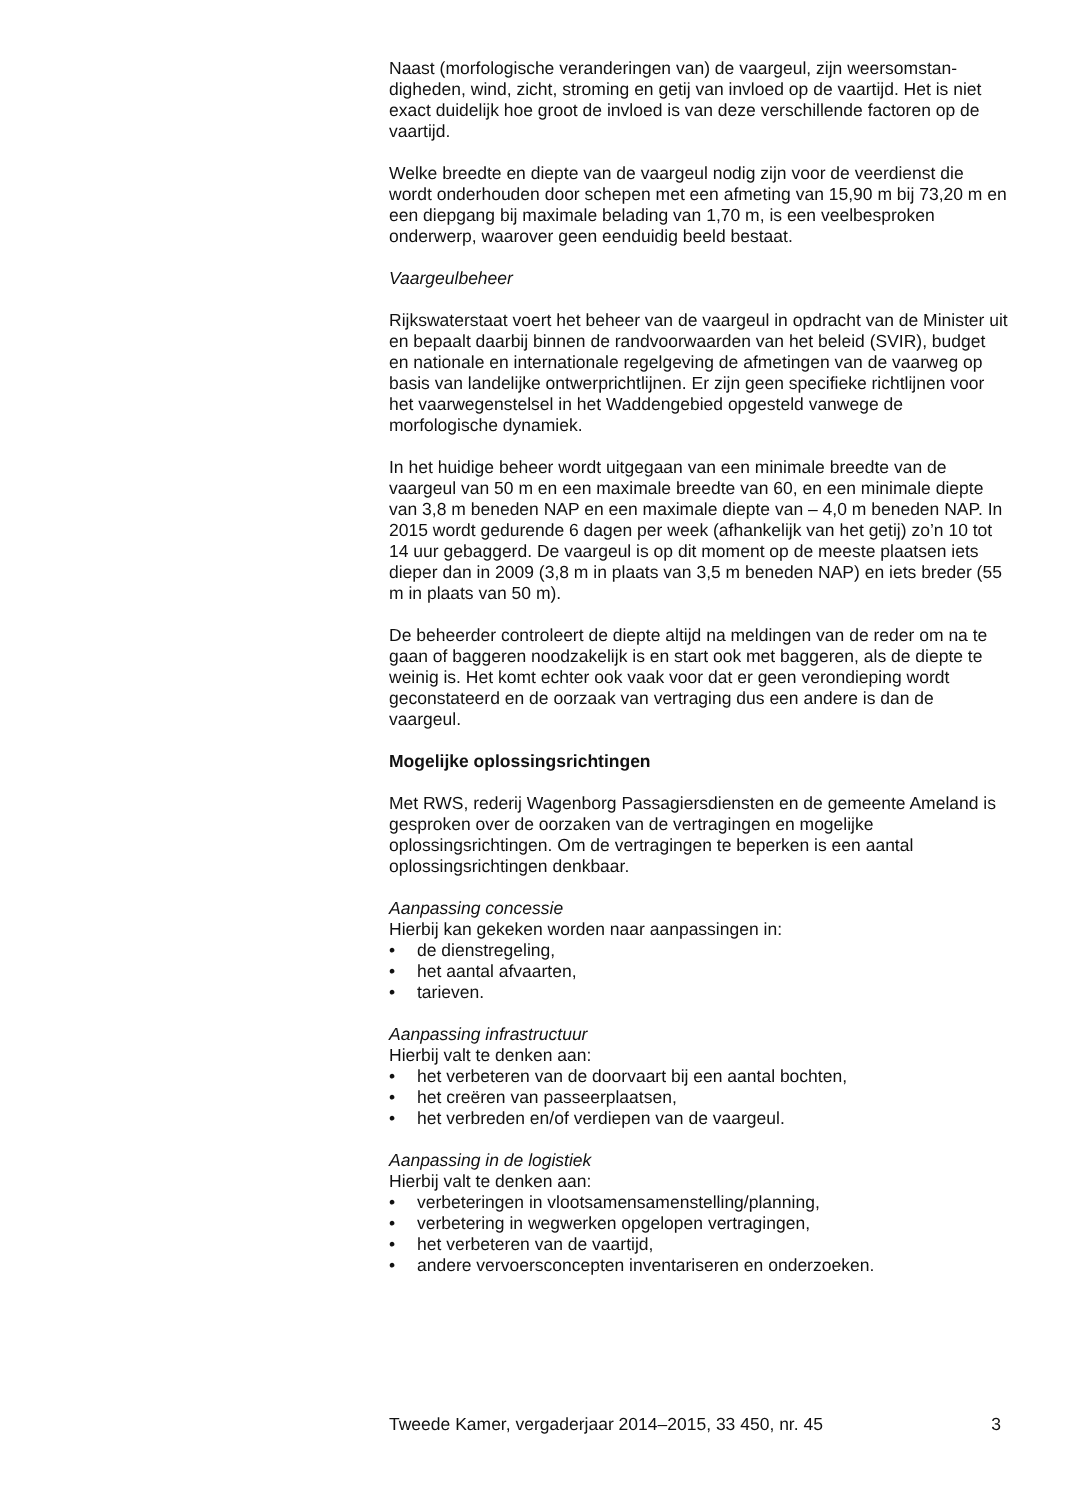Naast (morfologische veranderingen van) de vaargeul, zijn weersomstan­digheden, wind, zicht, stroming en getij van invloed op de vaartijd. Het is niet exact duidelijk hoe groot de invloed is van deze verschillende factoren op de vaartijd.
Welke breedte en diepte van de vaargeul nodig zijn voor de veerdienst die wordt onderhouden door schepen met een afmeting van 15,90 m bij 73,20 m en een diepgang bij maximale belading van 1,70 m, is een veelbesproken onderwerp, waarover geen eenduidig beeld bestaat.
Vaargeulbeheer
Rijkswaterstaat voert het beheer van de vaargeul in opdracht van de Minister uit en bepaalt daarbij binnen de randvoorwaarden van het beleid (SVIR), budget en nationale en internationale regelgeving de afmetingen van de vaarweg op basis van landelijke ontwerprichtlijnen. Er zijn geen specifieke richtlijnen voor het vaarwegenstelsel in het Waddengebied opgesteld vanwege de morfologische dynamiek.
In het huidige beheer wordt uitgegaan van een minimale breedte van de vaargeul van 50 m en een maximale breedte van 60, en een minimale diepte van 3,8 m beneden NAP en een maximale diepte van – 4,0 m beneden NAP. In 2015 wordt gedurende 6 dagen per week (afhankelijk van het getij) zo’n 10 tot 14 uur gebaggerd. De vaargeul is op dit moment op de meeste plaatsen iets dieper dan in 2009 (3,8 m in plaats van 3,5 m beneden NAP) en iets breder (55 m in plaats van 50 m).
De beheerder controleert de diepte altijd na meldingen van de reder om na te gaan of baggeren noodzakelijk is en start ook met baggeren, als de diepte te weinig is. Het komt echter ook vaak voor dat er geen veron­dieping wordt geconstateerd en de oorzaak van vertraging dus een andere is dan de vaargeul.
Mogelijke oplossingsrichtingen
Met RWS, rederij Wagenborg Passagiersdiensten en de gemeente Ameland is gesproken over de oorzaken van de vertragingen en mogelijke oplossingsrichtingen. Om de vertragingen te beperken is een aantal oplossingsrichtingen denkbaar.
Aanpassing concessie
Hierbij kan gekeken worden naar aanpassingen in:
• de dienstregeling,
• het aantal afvaarten,
• tarieven.
Aanpassing infrastructuur
Hierbij valt te denken aan:
• het verbeteren van de doorvaart bij een aantal bochten,
• het creëren van passeerplaatsen,
• het verbreden en/of verdiepen van de vaargeul.
Aanpassing in de logistiek
Hierbij valt te denken aan:
• verbeteringen in vlootsamensamenstelling/planning,
• verbetering in wegwerken opgelopen vertragingen,
• het verbeteren van de vaartijd,
• andere vervoersconcepten inventariseren en onderzoeken.
Tweede Kamer, vergaderjaar 2014–2015, 33 450, nr. 45 3